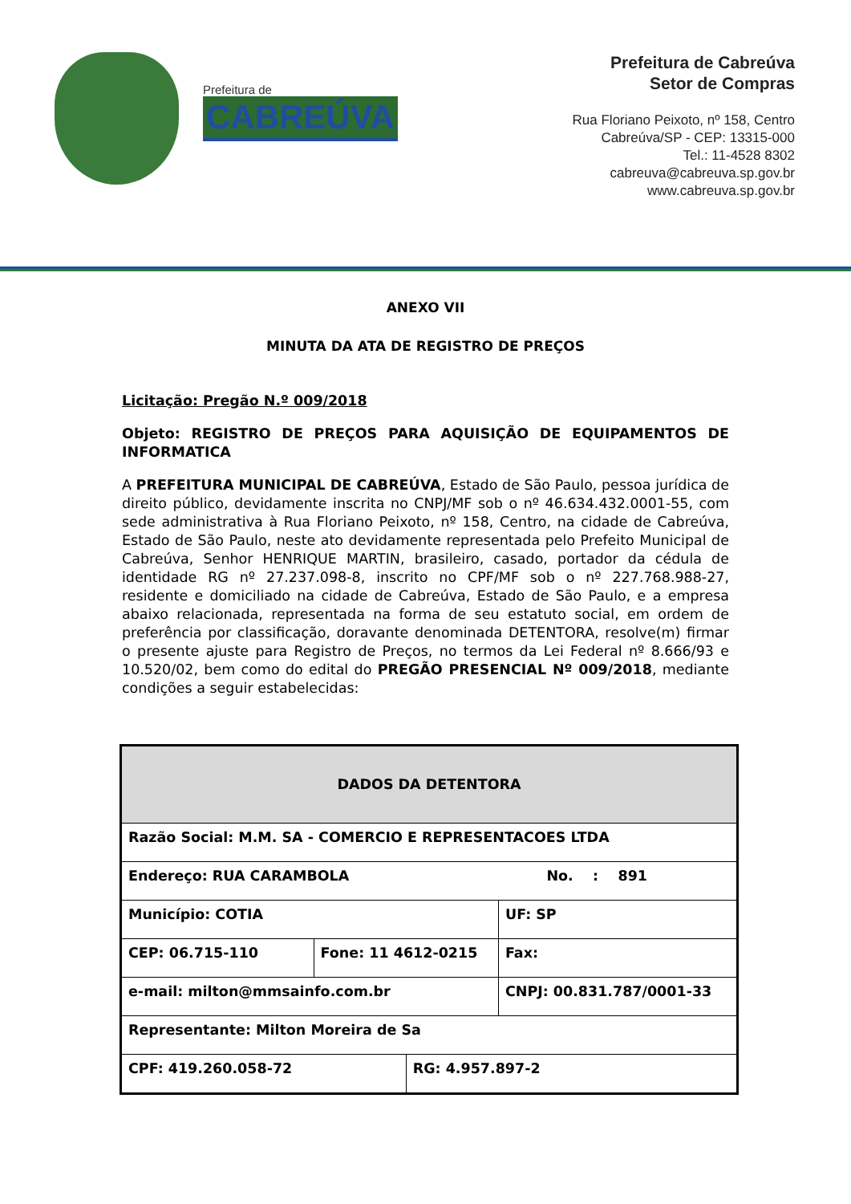Prefeitura de
CABREÚVA
Prefeitura de Cabreúva
Setor de Compras
Rua Floriano Peixoto, nº 158, Centro
Cabreúva/SP - CEP: 13315-000
Tel.: 11-4528 8302
cabreuva@cabreuva.sp.gov.br
www.cabreuva.sp.gov.br
ANEXO VII
MINUTA DA ATA DE REGISTRO DE PREÇOS
Licitação: Pregão N.º 009/2018
Objeto: REGISTRO DE PREÇOS PARA AQUISIÇÃO DE EQUIPAMENTOS DE INFORMATICA
A PREFEITURA MUNICIPAL DE CABREÚVA, Estado de São Paulo, pessoa jurídica de direito público, devidamente inscrita no CNPJ/MF sob o nº 46.634.432.0001-55, com sede administrativa à Rua Floriano Peixoto, nº 158, Centro, na cidade de Cabreúva, Estado de São Paulo, neste ato devidamente representada pelo Prefeito Municipal de Cabreúva, Senhor HENRIQUE MARTIN, brasileiro, casado, portador da cédula de identidade RG nº 27.237.098-8, inscrito no CPF/MF sob o nº 227.768.988-27, residente e domiciliado na cidade de Cabreúva, Estado de São Paulo, e a empresa abaixo relacionada, representada na forma de seu estatuto social, em ordem de preferência por classificação, doravante denominada DETENTORA, resolve(m) firmar o presente ajuste para Registro de Preços, no termos da Lei Federal nº 8.666/93 e 10.520/02, bem como do edital do PREGÃO PRESENCIAL Nº 009/2018, mediante condições a seguir estabelecidas:
| DADOS DA DETENTORA | | | | |
| Razão Social: M.M. SA - COMERCIO E REPRESENTACOES LTDA | | | | |
| Endereço: RUA CARAMBOLA No. : 891 | | | | |
| Município: COTIA | | | | UF: SP |
| CEP: 06.715-110 | Fone: 11 4612-0215 | | Fax: | |
| e-mail: milton@mmsainfo.com.br | | | CNPJ: 00.831.787/0001-33 | |
| Representante: Milton Moreira de Sa | | | | |
| CPF: 419.260.058-72 | | RG: 4.957.897-2 | | |